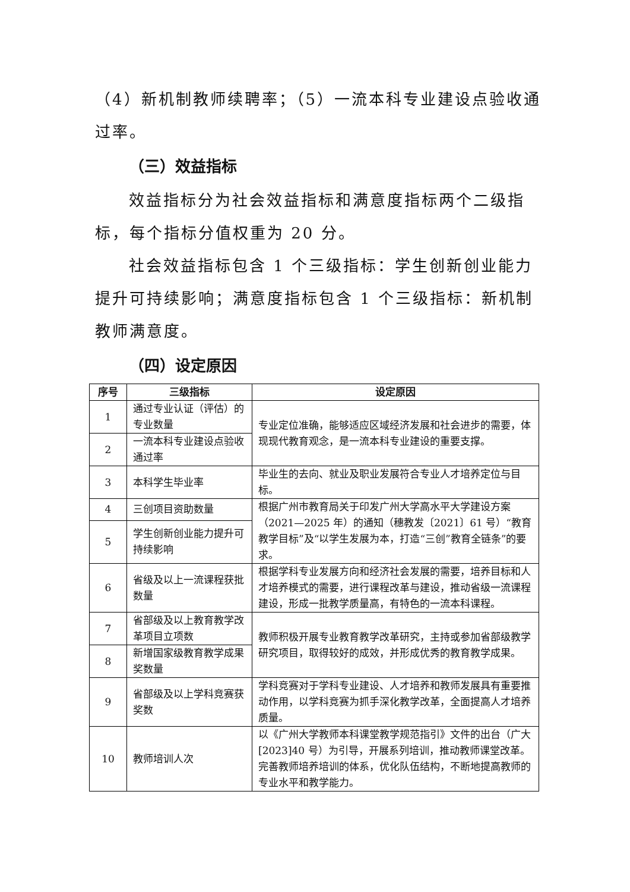（4）新机制教师续聘率；（5）一流本科专业建设点验收通过率。
（三）效益指标
效益指标分为社会效益指标和满意度指标两个二级指标，每个指标分值权重为 20 分。
社会效益指标包含 1 个三级指标：学生创新创业能力提升可持续影响；满意度指标包含 1 个三级指标：新机制教师满意度。
（四）设定原因
| 序号 | 三级指标 | 设定原因 |
| --- | --- | --- |
| 1 | 通过专业认证（评估）的专业数量 | 专业定位准确，能够适应区域经济发展和社会进步的需要，体现现代教育观念，是一流本科专业建设的重要支撑。 |
| 2 | 一流本科专业建设点验收通过率 | |
| 3 | 本科学生毕业率 | 毕业生的去向、就业及职业发展符合专业人才培养定位与目标。 |
| 4 | 三创项目资助数量 | 根据广州市教育局关于印发广州大学高水平大学建设方案（2021—2025 年）的通知（穗教发〔2021〕61 号）“教育教学目标”及“以学生发展为本，打造“三创”教育全链条”的要求。 |
| 5 | 学生创新创业能力提升可持续影响 | |
| 6 | 省级及以上一流课程获批数量 | 根据学科专业发展方向和经济社会发展的需要，培养目标和人才培养模式的需要，进行课程改革与建设，推动省级一流课程建设，形成一批教学质量高，有特色的一流本科课程。 |
| 7 | 省部级及以上教育教学改革项目立项数 | 教师积极开展专业教育教学改革研究，主持或参加省部级教学研究项目，取得较好的成效，并形成优秀的教育教学成果。 |
| 8 | 新增国家级教育教学成果奖数量 | |
| 9 | 省部级及以上学科竞赛获奖数 | 学科竞赛对于学科专业建设、人才培养和教师发展具有重要推动作用，以学科竞赛为抓手深化教学改革，全面提高人才培养质量。 |
| 10 | 教师培训人次 | 以《广州大学教师本科课堂教学规范指引》文件的出台（广大[2023]40 号）为引导，开展系列培训，推动教师课堂改革。完善教师培养培训的体系，优化队伍结构，不断地提高教师的专业水平和教学能力。 |